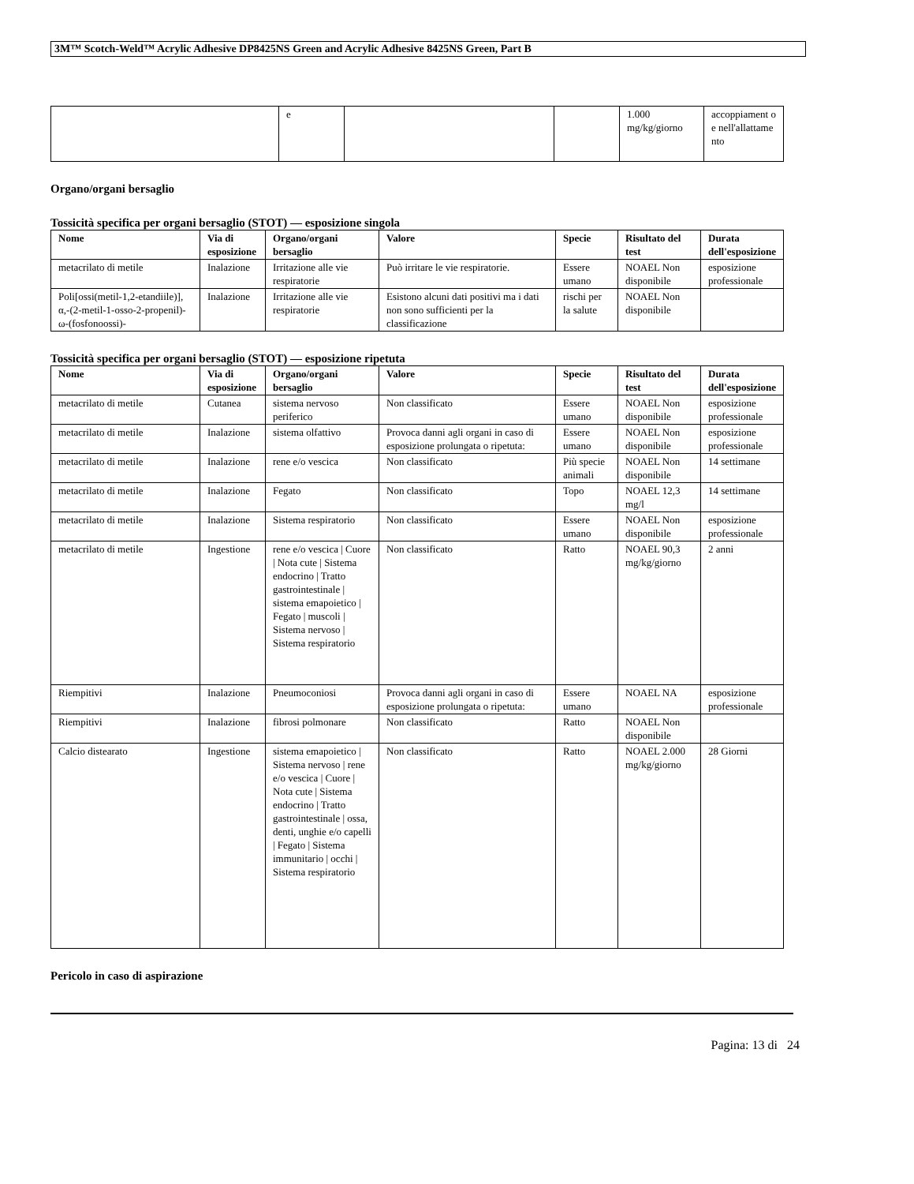3M™ Scotch-Weld™ Acrylic Adhesive DP8425NS Green and Acrylic Adhesive 8425NS Green, Part B
| | e | | | 1.000 mg/kg/giorno | accoppiament o e nell'allattame nto |
Organo/organi bersaglio
Tossicità specifica per organi bersaglio (STOT) — esposizione singola
| Nome | Via di esposizione | Organo/organi bersaglio | Valore | Specie | Risultato del test | Durata dell'esposizione |
| --- | --- | --- | --- | --- | --- | --- |
| metacrilato di metile | Inalazione | Irritazione alle vie respiratorie | Può irritare le vie respiratorie. | Essere umano | NOAEL Non disponibile | esposizione professionale |
| Poli[ossi(metil-1,2-etandiile)], α,-(2-metil-1-osso-2-propenil)-ω-(fosfonoossi)- | Inalazione | Irritazione alle vie respiratorie | Esistono alcuni dati positivi ma i dati non sono sufficienti per la classificazione | rischi per la salute | NOAEL Non disponibile | |
Tossicità specifica per organi bersaglio (STOT) — esposizione ripetuta
| Nome | Via di esposizione | Organo/organi bersaglio | Valore | Specie | Risultato del test | Durata dell'esposizione |
| --- | --- | --- | --- | --- | --- | --- |
| metacrilato di metile | Cutanea | sistema nervoso periferico | Non classificato | Essere umano | NOAEL Non disponibile | esposizione professionale |
| metacrilato di metile | Inalazione | sistema olfattivo | Provoca danni agli organi in caso di esposizione prolungata o ripetuta: | Essere umano | NOAEL Non disponibile | esposizione professionale |
| metacrilato di metile | Inalazione | rene e/o vescica | Non classificato | Più specie animali | NOAEL Non disponibile | 14 settimane |
| metacrilato di metile | Inalazione | Fegato | Non classificato | Topo | NOAEL 12,3 mg/l | 14 settimane |
| metacrilato di metile | Inalazione | Sistema respiratorio | Non classificato | Essere umano | NOAEL Non disponibile | esposizione professionale |
| metacrilato di metile | Ingestione | rene e/o vescica / Cuore / Nota cute / Sistema endocrino / Tratto gastrointestinale / sistema emapoietico / Fegato / muscoli / Sistema nervoso / Sistema respiratorio | Non classificato | Ratto | NOAEL 90,3 mg/kg/giorno | 2 anni |
| Riempitivi | Inalazione | Pneumoconiosi | Provoca danni agli organi in caso di esposizione prolungata o ripetuta: | Essere umano | NOAEL NA | esposizione professionale |
| Riempitivi | Inalazione | fibrosi polmonare | Non classificato | Ratto | NOAEL Non disponibile | |
| Calcio distearato | Ingestione | sistema emapoietico / Sistema nervoso / rene e/o vescica / Cuore / Nota cute / Sistema endocrino / Tratto gastrointestinale / ossa, denti, unghie e/o capelli / Fegato / Sistema immunitario / occhi / Sistema respiratorio | Non classificato | Ratto | NOAEL 2.000 mg/kg/giorno | 28 Giorni |
Pericolo in caso di aspirazione
Pagina: 13 di 24